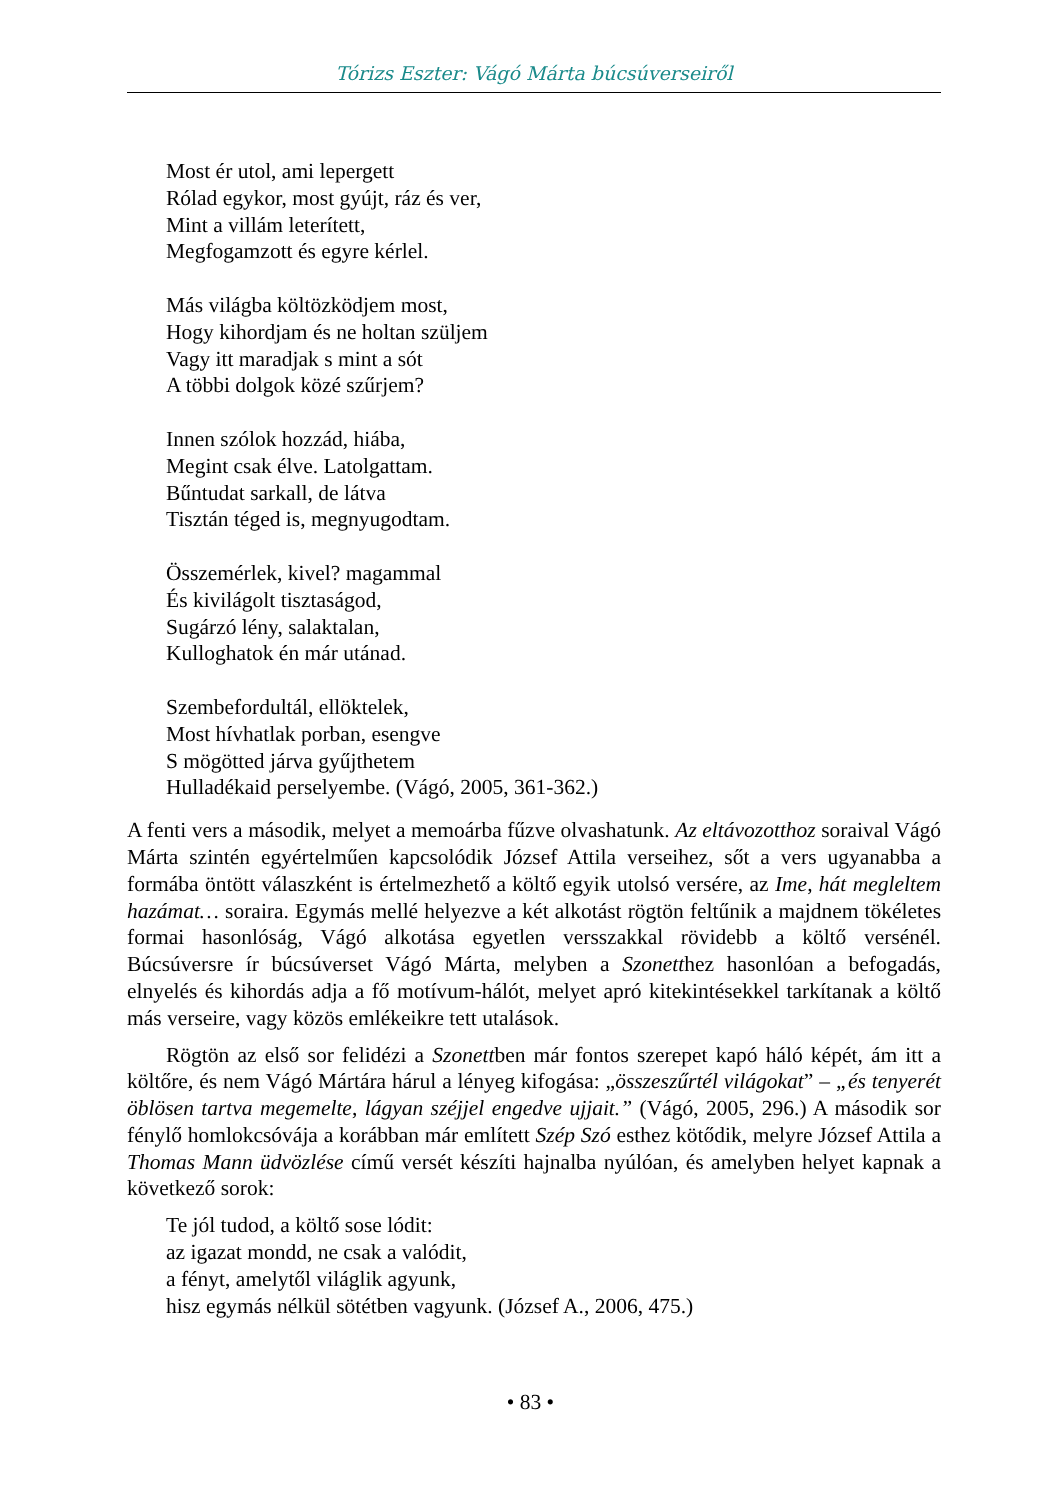Tórizs Eszter: Vágó Márta búcsúverseiről
Most ér utol, ami lepergett
Rólad egykor, most gyújt, ráz és ver,
Mint a villám leterített,
Megfogamzott és egyre kérlel.
Más világba költözködjem most,
Hogy kihordjam és ne holtan szüljem
Vagy itt maradjak s mint a sót
A többi dolgok közé szűrjem?
Innen szólok hozzád, hiába,
Megint csak élve. Latolgattam.
Bűntudat sarkall, de látva
Tisztán téged is, megnyugodtam.
Összemérlek, kivel? magammal
És kivilágolt tisztaságod,
Sugárzó lény, salaktalan,
Kulloghatok én már utánad.
Szembefordultál, ellöktelek,
Most hívhatlak porban, esengve
S mögötted járva gyűjthetem
Hulladékaid perselyembe. (Vágó, 2005, 361-362.)
A fenti vers a második, melyet a memoárba fűzve olvashatunk. Az eltávozotthoz soraival Vágó Márta szintén egyértelműen kapcsolódik József Attila verseihez, sőt a vers ugyanabba a formába öntött válaszként is értelmezhető a költő egyik utolsó versére, az Ime, hát megleltem hazámat… soraira. Egymás mellé helyezve a két alkotást rögtön feltűnik a majdnem tökéletes formai hasonlóság, Vágó alkotása egyetlen versszakkal rövidebb a költő versénél. Búcsúversre ír búcsúverset Vágó Márta, melyben a Szonetthez hasonlóan a befogadás, elnyelés és kihordás adja a fő motívum-hálót, melyet apró kitekintésekkel tarkítanak a költő más verseire, vagy közös emlékeikre tett utalások.
Rögtön az első sor felidézi a Szonettben már fontos szerepet kapó háló képét, ám itt a költőre, és nem Vágó Mártára hárul a lényeg kifogása: „összeszűrtél világokat” – „és tenyerét öblösen tartva megemelte, lágyan széjjel engedve ujjait.” (Vágó, 2005, 296.) A második sor fénylő homlokcsóvája a korábban már említett Szép Szó esthez kötődik, melyre József Attila a Thomas Mann üdvözlése című versét készíti hajnalba nyúlóan, és amelyben helyet kapnak a következő sorok:
Te jól tudod, a költő sose lódit:
az igazat mondd, ne csak a valódit,
a fényt, amelytől világlik agyunk,
hisz egymás nélkül sötétben vagyunk. (József A., 2006, 475.)
• 83 •